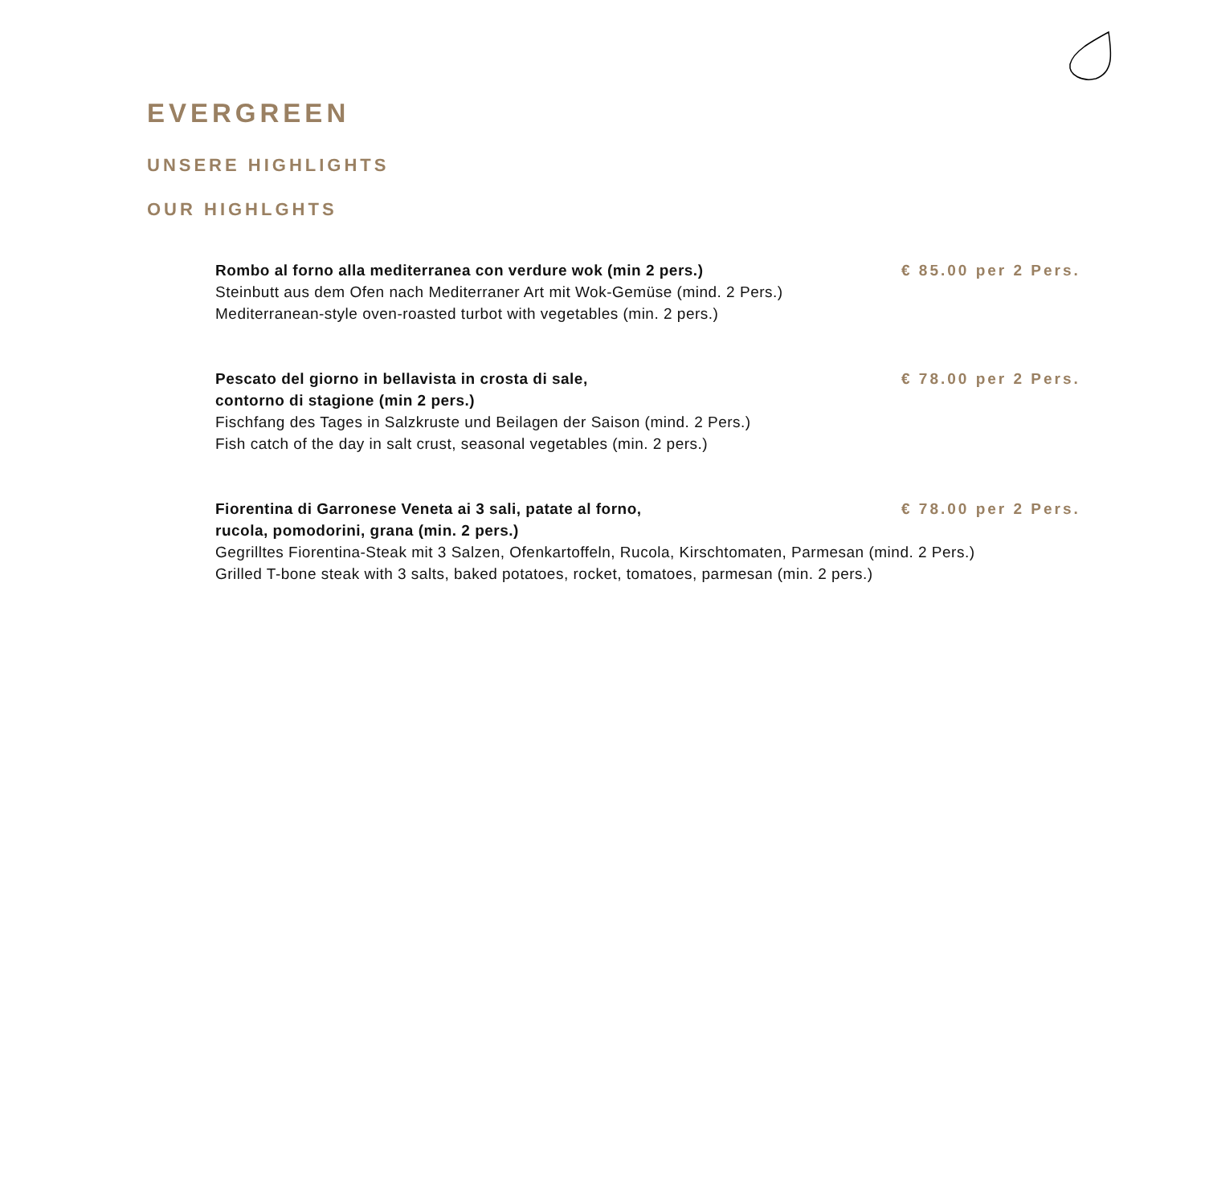EVERGREEN
UNSERE HIGHLIGHTS
OUR HIGHLGHTS
Rombo al forno alla mediterranea con verdure wok (min 2 pers.) € 85.00 per 2 Pers.
Steinbutt aus dem Ofen nach Mediterraner Art mit Wok-Gemüse (mind. 2 Pers.)
Mediterranean-style oven-roasted turbot with vegetables (min. 2 pers.)
Pescato del giorno in bellavista in crosta di sale,
contorno di stagione (min 2 pers.) € 78.00 per 2 Pers.
Fischfang des Tages in Salzkruste und Beilagen der Saison (mind. 2 Pers.)
Fish catch of the day in salt crust, seasonal vegetables (min. 2 pers.)
Fiorentina di Garronese Veneta ai 3 sali, patate al forno,
rucola, pomodorini, grana (min. 2 pers.) € 78.00 per 2 Pers.
Gegrilltes Fiorentina-Steak mit 3 Salzen, Ofenkartoffeln, Rucola, Kirschtomaten, Parmesan (mind. 2 Pers.)
Grilled T-bone steak with 3 salts, baked potatoes, rocket, tomatoes, parmesan (min. 2 pers.)